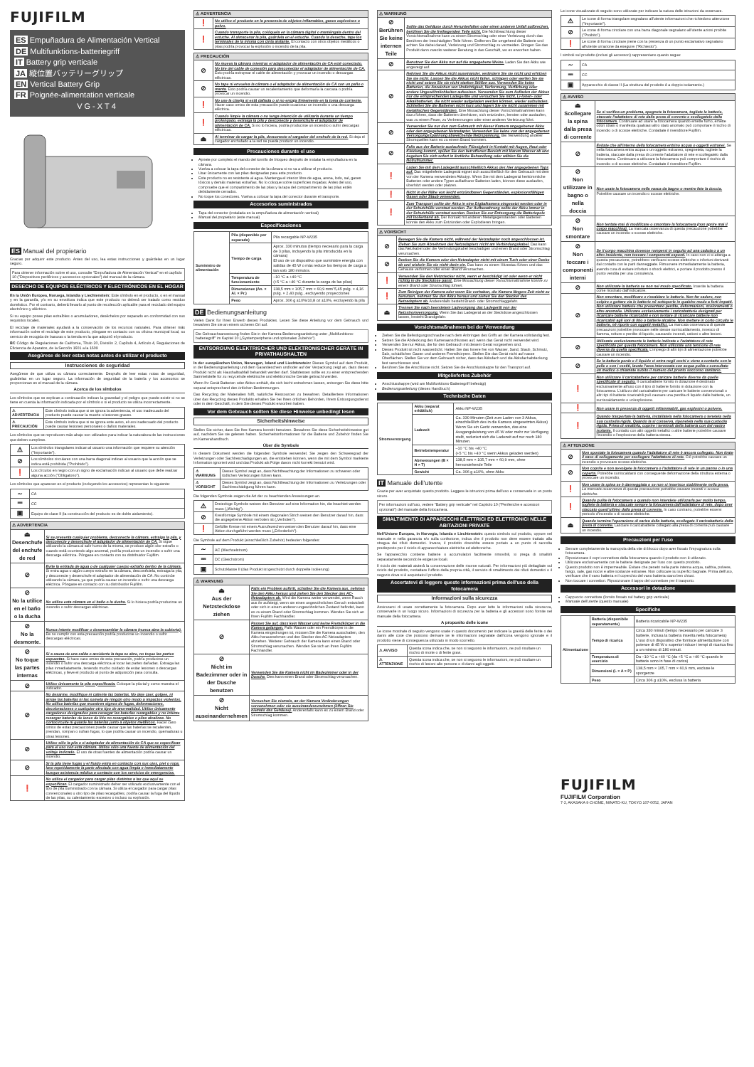FUJIFILM
ES Empuñadura de Alimentación Vertical
DE Multifunktions-batteriegriff
IT Battery grip verticale
JA 縦位置バッテリーグリップ
EN Vertical Battery Grip
FR Poignée-alimentation verticale
VG-XT4
ES Manual del propietario
Gracias por adquirir este producto. Antes del uso, lea estas instrucciones y guárdelas en un lugar seguro.
Para obtener información sobre el uso, consulte "Empuñadura de Alimentación Vertical" en el capítulo 10 ("Dispositivos periféricos y accesorios opcionales") del manual de la cámara.
DESECHO DE EQUIPOS ELÉCTRICOS Y ELECTRÓNICOS EN EL HOGAR
En la Unión Europea, Noruega, Islandia y Liechtenstein: Este símbolo en el producto, o en el manual y en la garantía, y/o en su envoltura indica que este producto no deberá ser tratado como residuo doméstico. Por el contrario, deberá llevarlo al punto de recolección aplicable para el reciclado del equipo electrónico y eléctrico.
Si su equipo posee pilas extraíbles o acumuladores, deséchelos por separado en conformidad con sus requisitos locales.
El reciclaje de materiales ayudará a la conservación de los recursos naturales. Para obtener más información sobre el reciclaje de este producto, póngase en contacto con su oficina municipal local, su servicio de recogida de basuras o la tienda en la que adquirió el producto.
BC Código de Regulaciones de California, Título 20, División 2, Capítulo 4, Artículo 4, Regulaciones de Eficiencia de Aparatos, de la Sección 1601 a la 1609
Asegúrese de leer estas notas antes de utilizar el producto
Instrucciones de seguridad
Asegúrese de que utiliza su cámara correctamente. Después de leer estas notas de seguridad, guárdelas en un lugar seguro. La información de seguridad de la batería y los accesorios se proporcionan en el manual de la cámara.
Acerca de los símbolos
Los símbolos que se explican a continuación indican la gravedad y el peligro que puede existir si no se tiene en cuenta la información indicada por el símbolo o si el producto se utiliza incorrectamente.
| ⚠ ADVERTENCIA | Este símbolo indica que si se ignora la advertencia, el uso inadecuado del producto puede causar la muerte o lesiones graves. |
| ⚠ PRECAUCIÓN | Este símbolo indica que si se ignora este aviso, el uso inadecuado del producto puede causar lesiones personales o daños materiales. |
Los símbolos que se reproducen más abajo son utilizados para indicar la naturaleza de las instrucciones que deben cumplirse.
| ⚠ | Los símbolos triangulares indican al usuario una información que requiere su atención ("Importante"). |
| ⊘ | Los símbolos circulares con una barra diagonal indican al usuario que la acción que se indica está prohibida ("Prohibido"). |
| ❗ | Los círculos en negro con un signo de exclamación indican al usuario que debe realizar alguna acción ("Obligatorio"). |
Los símbolos que aparecen en el producto (incluyendo los accesorios) representan lo siguiente:
| ∼ | CA |
| ⎓ | CC |
| ▣ | Equipo de clase II (la construcción del producto es de doble aislamiento). |
| ⚠ ADVERTENCIA | |
| --- | --- |
| ⏏ Desenchufe del enchufe de red | Si se presenta cualquier problema, desconecte la cámara, extraiga la pila, y desconecte y desenchufe el adaptador de alimentación de CA. Si sigue utilizando la cámara al salir humo de la misma, se produce algún olor extraño o cuando está ocurriendo algo anormal, podría producirse un incendio o sufrir una descarga eléctrica. Póngase en contacto con su distribuidor Fujifilm. |
| ⊘ | Evite la entrada de agua o de cualquier cuerpo extraño dentro de la cámara. Si entra agua o algún cuerpo extraño en la cámara, desconéctela, extraiga la pila, y desconecte y desenchufe el adaptador de alimentación de CA. No continúe utilizando la cámara, ya que podría causar un incendio o sufrir una descarga eléctrica. Póngase en contacto con su distribuidor Fujifilm. |
| ⊘ No la utilice en el baño o la ducha | No utilice esta cámara en el baño o la ducha. Si lo hiciera podría producirse un incendio o sufrir descargas eléctricas. |
| ⊘ No la desmonte. | Nunca intente modificar o desensamblar la cámara (nunca abra la cubierta). De no cumplir con esta precaución podría producirse un incendio o sufrir descargas eléctricas. |
| ⊘ No toque las partes internas | Si a causa de una caída o accidente la tapa se abre, no toque las partes expuestas. Si hace caso omiso de esta precaución, podría producirse un incendio o sufrir una descarga eléctrica al tocar las partes dañadas. Extraiga las pilas inmediatamente, teniendo mucho cuidado de evitar lesiones o descargas eléctricas, y lleve el producto al punto de adquisición para consulta. |
| ⊘ | Utilice únicamente la pila especificada. Coloque la pila tal y como muestra el indicador. |
| ⊘ | No desarme, modifique ni caliente las baterías. No deje caer, golpee, ni arroje las baterías ni las someta de ningún otro modo a impactos violentos. No utilice baterías que muestren signos de fugas, deformaciones, decoloraciones o cualquier otro tipo de anormalidad. Utilice únicamente cargadores designados para recargar las baterías recargables y no intente recargar baterías de iones de litio no recargables o pilas alcalinas. No cortocircuite ni guarde las baterías junto a objetos metálicos. Hacer caso omiso de estas precauciones puede causar que las baterías se recalienten, prendan, rompan o sufran fugas, lo que podría causar un incendio, quemaduras u otras lesiones. |
| ⊘ | Utilice sólo la pila o el adaptador de alimentación de CA que se especifican para el uso con esta cámara. Utilice sólo una fuente de alimentación del voltaje indicado. El uso de otras fuentes de alimentación podría causar un incendio. |
| ⊘ | Si la pila tiene fugas y el fluido entra en contacto con sus ojos, piel o ropa, lave repetidamente la parte afectada con agua limpia e inmediatamente busque asistencia médica o contacte con los servicios de emergencias. |
| ❗ | No utilice el cargador para cargar pilas distintas a las que aquí se especifican. El cargador suministrado deber ser utilizado exclusivamente con el tipo de pila suministrado con la cámara. Si utiliza el cargador para cargar pilas convencionales u otro tipo de pilas recargables, podría causar la fuga del líquido de las pilas, su calentamiento excesivo o incluso su explosión. |
| ⚠ ADVERTENCIA | |
| --- | --- |
| ❗ | No utilice el producto en la presencia de objetos inflamables, gases explosivos o polvo. |
| ❗ | Cuando transporte la pila, colóquela en la cámara digital o manténgala dentro del estuche. Al almacenar la pila, guárdela en el estuche. Cuando la deseche, tape los terminales de la misma con cinta aislante. El contacto con otros objetos metálicos o pilas podría provocar la explosión o incendio de la pila. |
| ⚠ PRECAUCIÓN | |
| --- | --- |
| ⊘ | No mueva la cámara mientras el adaptador de alimentación de CA esté conectado. No tire del cable de conexión para desconectar el adaptador de alimentación de CA. Esto podría estropear el cable de alimentación y provocar un incendio o descargas eléctricas. |
| ⊘ | No tape ni envuelva la cámara o el adaptador de alimentación de CA con un paño o manta. Esto podría causar un recalentamiento que deformaría la carcasa o podría provocar un incendio. |
| ❗ | No use la clavija si está dañada o si no encaja firmemente en la toma de corriente. Hacer caso omiso de esta precaución puede ocasionar un incendio o una descarga eléctrica. |
| ❗ | Cuando limpie la cámara o no tenga intención de utilizarla durante un tiempo prolongado, extraiga la pila y desconecte y desenchufe el adaptador de alimentación de CA. Si no lo hiciera, podría producirse un incendio o sufrir descargas eléctricas. |
| ⏏ | Al terminar de cargar la pila, desconecte el cargador del enchufe de la red. Si deja el cargador enchufado a la red se puede producir un incendio. |
Precauciones durante el uso
Apriete por completo el mando del tornillo de bloqueo después de instalar la empuñadura en la cámara.
Vuelva a colocar la tapa del conector de la cámara si no va a utilizar el producto.
Usar únicamente con las pilas designadas para este producto.
Este producto no es resistente al agua. Mantenga el interior libre de agua, arena, lodo, sal, gases tóxicos y demás materias extrañas. No lo coloque sobre superficies mojadas. Antes del uso, compruebe que el compartimento de las pilas y la tapa del compartimento de las pilas estén debidamente cerrados.
No toque los conectores. Vuelva a colocar la tapa del conector durante el transporte.
Accesorios suministrados
Tapa del conector (instalada en la empuñadura de alimentación vertical)
Manual del propietario (este manual)
Especificaciones
| Suministro de alimentación | Pila (disponible por separado) | Pila recargable NP-W235 |
| | Tiempo de carga | Aprox. 330 minutos (tiempo necesario para la carga de 3 pilas, incluyendo la pila introducida en la cámara) El uso de un dispositivo que suministre energía con salidas de 45 W o más reduce los tiempos de carga a tan solo 180 minutos. |
| | Temperatura de funcionamiento | –10 °C a +40 °C (+5 °C a +40 °C durante la carga de las pilas) |
| | Dimensiones (An. × Al. × Pr.) | 138,5 mm × 105,7 mm × 60,9 mm/ 5,45 pulg. × 4,16 pulg. × 2,40 pulg., excluyendo proyecciones |
| | Peso | Aprox. 306 g ±10%/10,8 oz ±10%, excluyendo la pila |
DE Bedienungsanleitung
Vielen Dank für Ihren Erwerb dieses Produktes. Lesen Sie diese Anleitung vor dem Gebrauch und bewahren Sie sie an einem sicheren Ort auf.
Die Gebrauchsanweisung finden Sie in der Kamera-Bedienungsanleitung unter „Multifunktions-batteriegriff" im Kapitel 10 („Systemperipherie und optionales Zubehör").
ENTSORGUNG ELEKTRISCHER UND ELEKTRONISCHER GERÄTE IN PRIVATHAUSHALTEN
In der europäischen Union, Norwegen, Island und Liechtenstein: Dieses Symbol auf dem Produkt, in der Bedienungsanleitung und dem Garantieschein und/oder auf der Verpackung zeigt an, dass dieses Produkt nicht als Haushaltsabfall behandelt werden darf. Stattdessen sollte es zu einer entsprechenden Sammelstelle für zu recycelnde elektrische und elektronische Geräte gebracht werden.
Wenn Ihr Gerät Batterien oder Akkus enthält, die sich leicht entnehmen lassen, entsorgen Sie diese bitte separat entsprechend den örtlichen Bestimmungen.
Das Recycling der Materialien hilft, natürliche Ressourcen zu bewahren. Detailliertere Informationen über das Recycling dieses Produkts erhalten Sie bei Ihren örtlichen Behörden, Ihrem Entsorgungsdienst oder in dem Geschäft, in dem Sie dieses Produkt erworben haben.
Vor dem Gebrauch sollten Sie diese Hinweise unbedingt lesen
Sicherheitshinweise
Stellen Sie sicher, dass Sie Ihre Kamera korrekt benutzen. Bewahren Sie diese Sicherheitshinweise gut auf, nachdem Sie sie gelesen haben. Sicherheitsinformationen für die Batterie und Zubehör finden Sie im Kamerahandbuch.
Über die Symbole
In diesem Dokument werden die folgenden Symbole verwendet. Sie zeigen den Schweregrad der Verletzungen oder Sachbeschädigungen an, die entstehen können, wenn die mit dem Symbol markierte Information ignoriert wird und das Produkt als Folge davon nicht korrekt benutzt wird.
| ⚠ WARNUNG | Dieses Symbol zeigt an, dass Nichtbeachtung der Informationen zu schweren oder tödlichen Verletzungen führen kann. |
| ⚠ VORSICHT | Dieses Symbol zeigt an, dass Nichtbeachtung der Informationen zu Verletzungen oder Sachbeschädigung führen kann. |
Die folgenden Symbole zeigen die Art der zu beachtenden Anweisungen an.
| ⚠ | Dreieckige Symbole weisen den Benutzer auf eine Information hin, die beachtet werden muss („Wichtig"). |
| ⊘ | Kreisförmige Symbole mit einem diagonalen Strich weisen den Benutzer darauf hin, dass die angegebene Aktion verboten ist („Verboten"). |
| ❗ | Gefüllte Kreise mit einem Ausrufezeichen weisen den Benutzer darauf hin, dass eine Aktion durchgeführt werden muss („Erforderlich"). |
Die Symbole auf dem Produkt (einschließlich Zubehör) bedeuten folgendes:
| ∼ | AC (Wechselstrom) |
| ⎓ | DC (Gleichstrom) |
| ▣ | Schutzklasse II (das Produkt ist geschützt durch doppelte Isolierung) |
| ⚠ WARNUNG | |
| --- | --- |
| ⏏ Aus der Netzsteckdose ziehen | Falls ein Problem auftritt, schalten Sie die Kamera aus, nehmen Sie den Akku heraus und ziehen Sie den Stecker des AC-Netzadapters ab. Wird die Kamera weiter verwendet, wenn Rauch aus ihr aufsteigt, wenn sie einen ungewöhnlichen Geruch entwickelt oder sich in einem anderen ungewöhnlichen Zustand befindet, kann es zu einem Brand oder Stromschlag kommen. Wenden Sie sich an Ihren Fujifilm Fachhändler. |
| ⊘ | Passen Sie auf, dass kein Wasser und keine Fremdkörper in die Kamera gelangen. Falls Wasser oder ein Fremdkörper in die Kamera eingedrungen ist, müssen Sie die Kamera ausschalten, den Akku herausnehmen und den Stecker des AC-Netzadapters abziehen. Weiterer Gebrauch der Kamera kann einen Brand oder Stromschlag verursachen. Wenden Sie sich an Ihren Fujifilm Fachhändler. |
| ⊘ Nicht im Badezimmer oder in der Dusche benutzen | Verwenden Sie die Kamera nicht im Badezimmer oder in der Dusche. Dies kann einen Brand oder Stromschlag verursachen. |
| ⊘ Nicht auseinandernehmen | Versuchen Sie niemals, an der Kamera Veränderungen vorzunehmen oder sie auseinanderzunehmen (öffnen Sie niemals das Gehäuse). Anderenfalls kann es zu einem Brand oder Stromschlag kommen. |
| ⚠ WARNUNG | |
| --- | --- |
| ⊘ Berühren Sie keine internen Teile | Sollte das Gehäuse durch Herunterfallen oder einen anderen Unfall aufbrechen, berühren Sie die freiliegenden Teile nicht. Die Nichtbeachtung dieser Vorsichtsmaßnahme kann zu einem Stromschlag oder einer Verletzung durch das Berühren der beschädigten Teile führen. Entfernen Sie umgehend die Batterie und achten Sie dabei darauf, Verletzung und Stromschlag zu vermeiden. Bringen Sie das Produkt dann zwecks weiterer Beratung in das Geschäft, wo es erworben haben. |
| ⊘ | Benutzen Sie den Akku nur auf die angegebene Weise. Laden Sie den Akku wie angezeigt auf. |
| ⊘ | Nehmen Sie die Akkus nicht auseinander, verändern Sie sie nicht und erhitzen Sie sie nicht. Lassen Sie die Akkus nicht fallen, schlagen oder werfen Sie sie nicht und setzen Sie sie nicht starken Stößen aus. Verwenden Sie keine Batterien, die Anzeichen von Undichtigkeit, Verformung, Verfärbung oder andere Ungewöhnlichkeiten aufweisen. Verwenden Sie zum Aufladen der Akkus nur die entsprechenden Ladegeräte und versuchen Sie nicht, Li-Ionen- oder Alkalibatterien, die nicht wieder aufgeladen werden können, wieder aufzuladen. Schließen Sie die Batterien nicht kurz und lagern Sie sie nicht zusammen mit metallischen Gegenständen. Eine Missachtung dieser Vorsichtmaßnahmen kann dazu führen, dass die Batterien überhitzen, sich entzünden, bersten oder auslaufen, was zu einem Feuer, zu Verbrennungen oder einer anderen Verletzung führt. |
| ⊘ | Verwenden Sie nur den zum Gebrauch mit dieser Kamera angegebenen Akku oder den angegebenen Netzadapter. Verwenden Sie keine von der angegebenen Versorgungsspannung abweichende Netzspannung. Bei Verwendung anderer Stromquellen kann es zu einem Brand kommen. |
| ⊘ | Falls aus der Batterie auslaufende Flüssigkeit in Kontakt mit Augen, Haut oder Kleidung kommt, spülen Sie den betroffenen Bereich mit klarem Wasser ab und begeben Sie sich sofort in ärztliche Behandlung oder wählen Sie die Notrufnummer. |
| ❗ | Laden Sie mit dem Ladegerät ausschließlich Akkus des hier angegebenen Typs auf. Das mitgelieferte Ladegerät eignet sich ausschließlich für den Gebrauch mit dem von der Kamera verwendeten Akkutyp. Wenn Sie mit dem Ladegerät herkömmliche Batterien oder andere Typen aufladbarer Batterien laden, können diese auslaufen, überhitzt werden oder platzen. |
| ❗ | Nicht in der Nähe von leicht entzündbaren Gegenständen, explosionsfähigen Gasen oder Staub verwenden. |
| ❗ | Zum Transport sollte der Akku in eine Digitalkamera eingesetzt werden oder in der Schutzhülle verstaut werden. Zur Aufbewahrung sollte der Akku immer in der Schutzhülle verstaut werden. Decken Sie zur Entsorgung die Batteriepole mit Isolierband ab. Der Kontakt mit anderen Metallgegenständen oder Batterien könnte den Akku zum Entzünden oder Explodieren bringen. |
| ⚠ VORSICHT | |
| --- | --- |
| ⊘ | Bewegen Sie die Kamera nicht, während der Netzadapter noch angeschlossen ist. Ziehen Sie zum Abnehmen des Netzadapters nicht am Verbindungskabel. Das kann das Netzkabel oder die Verbindungskabel beschädigen und einen Brand oder Stromschlag verursachen. |
| ⊘ | Decken Sie die Kamera oder den Netzadapter nicht mit einem Tuch oder einer Decke ab und wickeln Sie sie nicht darin ein. Das kann zu einem Hitzestau führen und das Gehäuse verformen oder einen Brand verursachen. |
| ❗ | Verwenden Sie den Netzstecker nicht, wenn er beschädigt ist oder wenn er nicht richtig in die Steckdose passt. Eine Missachtung dieser Vorsichtsmaßnahme könnte zu einem Brand oder Stromschlag führen. |
| ❗ | Zum Reinigen der Kamera oder wenn Sie vorhaben, die Kamera längere Zeit nicht zu benutzen, nehmen Sie den Akku heraus und ziehen Sie den Stecker des Netzadapters ab. Anderenfalls besteht Brand- oder Stromschlaggefahr. |
| ⏏ | Trennen Sie nach beendetem Ladevorgang das Ladegerät von der Netzstromversorgung. Wenn Sie das Ladegerät an der Steckdose angeschlossen lassen, besteht Brandgefahr. |
Vorsichtsmaßnahmen bei der Verwendung
Ziehen Sie die Befestigungsschraube nach dem Anbringen des Griffs an der Kamera vollständig fest.
Setzen Sie die Abdeckung des Kameraanschlusses auf, wenn das Gerät nicht verwendet wird.
Verwenden Sie nur Akkus, die für den Gebrauch mit diesem Gerät vorgesehen sind.
Dieses Produkt ist nicht wasserdicht. Halten Sie das Innere frei von Wasser, Sand, Staub, Schmutz, Salz, schädlichen Gasen und anderen Fremdkörpern. Stellen Sie das Gerät nicht auf nasse Oberflächen. Stellen Sie vor dem Gebrauch sicher, dass das Akkufach und die Akkufachabdeckung fest verschlossen sind.
Berühren Sie die Anschlüsse nicht. Setzen Sie die Anschlusskappe für den Transport auf.
Mitgeliefertes Zubehör
Anschlusskappe (wird am Multifunktions-Batteriegriff befestigt)
Bedienungsanleitung (dieses Handbuch)
Technische Daten
| Stromversorgung | Akku (separat erhältlich) | Akku NP-W235 |
| | Ladezeit | Ca. 330 Minuten (Zeit zum Laden von 3 Akkus, einschließlich des in die Kamera eingesetzten Akkus) Wenn Sie ein Gerät verwenden, das eine Ausgangsleistung von 45 W oder mehr zur Verfügung stellt, reduziert sich die Ladezeit auf nur noch 180 Minuten. |
| | Betriebstemperatur | –10 °C bis +40 °C (+5 °C bis +40 °C wenn Akkus geladen werden) |
| | Abmessungen (B × H × T) | 138,5 mm × 105,7 mm × 60,9 mm, ohne hervorstehende Teile |
| | Gewicht | Ca. 306 g ±10%, ohne Akku |
IT Manuale dell'utente
Grazie per aver acquistato questo prodotto. Leggere le istruzioni prima dell'uso e conservarle in un posto sicuro.
Per informazioni sull'uso, vedere "Battery grip verticale" nel Capitolo 10 ("Periferiche e accessori opzionali") del manuale della fotocamera.
SMALTIMENTO DI APPARECCHI ELETTRICI ED ELETTRONICI NELLE ABITAZIONI PRIVATE
Nell'Unione Europea, in Norvegia, Islanda e Liechtenstein: questo simbolo sul prodotto, oppure nel manuale e nella garanzia e/o sulla confezione, indica che il prodotto non deve essere trattato alla stregua dei rifiuti domestici. Invece, il prodotto dovrebbe essere portato a un punto di raccolta predisposto per il riciclo di apparecchiature elettriche ed elettroniche.
Se l'apparecchio contiene batterie o accumulatori facilmente rimovibili, si prega di smaltirli separatamente secondo le esigenze locali.
Il riciclo dei materiali aiuterà la conservazione delle risorse naturali. Per informazioni più dettagliate sul riciclo del prodotto, contattare l'ufficio della propria città, il servizio di smaltimento dei rifiuti domestici o il negozio dove si è acquistato il prodotto.
Accertatevi di leggere queste informazioni prima dell'uso della fotocamera
Informazioni sulla sicurezza
Assicurarsi di usare correttamente la fotocamera. Dopo aver letto le informazioni sulla sicurezza, conservarle in un luogo sicuro. Informazioni di sicurezza per la batteria e gli accessori sono fornite nel manuale della fotocamera.
A proposito delle icone
Le icone mostrate di seguito vengono usate in questo documento per indicare la gravità delle ferite o dei danni alle cose che possono derivare se le informazioni segnalate dall'icona vengono ignorate e il prodotto viene di conseguenza utilizzato in modo scorretto.
| ⚠ AVVISO | Questa icona indica che, se non si seguono le informazioni, ne può risultare un rischio di morte o di ferite gravi. |
| ⚠ ATTENZIONE | Questa icona indica che, se non si seguono le informazioni, ne può risultare un rischio di lesioni alle persone o di danni agli oggetti. |
Le icone visualizzate di seguito sono utilizzate per indicare la natura delle istruzioni da osservare.
| ⚠ | Le icone di forma triangolare segnalano all'utente informazioni che richiedono attenzione ("Importante"). |
| ⊘ | Le icone di forma circolare con una barra diagonale segnalano all'utente azioni proibite ("Proibito"). |
| ❗ | Le icone di forma circolare piene con la presenza di un punto esclamativo segnalano all'utente un'azione da eseguire ("Richiesto"). |
I simboli sul prodotto (inclusi gli accessori) rappresentano quanto segue:
| ∼ | CA |
| ⎓ | CC |
| ▣ | Apparecchio di classe II (La struttura del prodotto è a doppio isolamento.) |
| ⚠ AVVISO | |
| --- | --- |
| ⏏ Scollegare la spina dalla presa di corrente | Se si verifica un problema, spegnete la fotocamera, togliete le batterie, staccate l'adattatore di rete dalla presa di corrente e scollegatelo dalla fotocamera. Continuare ad usare la fotocamera quando emette fumo, emette odori strani o manifesta qualsiasi altro stato anomalo può comportare il rischio di incendio o di scosse elettriche. Contattate il rivenditore Fujifilm. |
| ⊘ | Evitate che all'interno della fotocamera entrino acqua o oggetti estranei. Se nella fotocamera entra acqua o un oggetto estraneo, spegnetela, togliete la batteria, staccate dalla presa di corrente l'adattatore di rete e scollegatelo dalla fotocamera. Continuare a utilizzare la fotocamera può comportare il rischio di incendio o di scosse elettriche. Contattate il rivenditore Fujifilm. |
| ⊘ Non utilizzare in bagno o nella doccia | Non usate la fotocamera nella vasca da bagno o mentre fate la doccia. Potrebbe causare un incendio o scosse elettriche. |
| ⊘ Non smontare | Non tentate mai di modificare o smontare la fotocamera (non aprire mai il corpo macchina). La mancata osservanza di questa precauzione potrebbe causare un incendio o scosse elettriche. |
| ⊘ Non toccare i componenti interni | Se il corpo macchina dovesse rompersi in seguito ad una caduta o a un altro incidente, non toccare i componenti esposti. In caso non ci si attenga a questa precauzione, potrebbero verificarsi scosse elettriche o infortuni derivanti dal contatto con le parti danneggiate. Rimuovere immediatamente la batteria, avendo cura di evitare infortuni o shock elettrici, e portare il prodotto presso il punto vendita per una consulenza. |
| ⊘ | Non utilizzate la batteria se non nel modo specificato. Inserite la batteria come mostrato dall'indicatore. |
| ⊘ | Non smontare, modificare o riscaldare le batterie. Non far cadere, non colpire o gettare via le batterie né sottoporle in qualche modo a forti impatti. Non utilizzare batterie che presentano perdite, deformazioni, scoloramenti o altre anomalie. Utilizzare esclusivamente i caricabatterie designati per ricaricare batterie ricaricabili e non tentare di ricaricare batterie non ricaricabili agli ioni di litio o batterie alcaline. Non mettere in corto circuito le batterie, né riporle con oggetti metallici. La mancata osservanza di queste precauzioni potrebbe provocare nelle stesse surriscaldamento, innesco di fiamma, rotture o perdite di liquido, causando incendi, ustioni o altre lesioni. |
| ⊘ | Utilizzate esclusivamente le batterie indicate e l'adattatore di rete specificato per questa fotocamera. Non utilizzate una tensione di rete diversa da quella specificata. L'impiego di altri tipi di alimentazione potrebbe causare un incendio. |
| ⊘ | Se la batteria perde e il liquido vi entra negli occhi o viene a contatto con la pelle o con i vestiti, lavate l'area interessata con acqua pulita e consultate un medico o chiamate subito il numero del pronto soccorso sanitario. |
| ❗ | Non utilizzare il caricabatterie per caricare batterie diverse da quelle specificate di seguito. Il caricabatterie fornito in dotazione è destinato esclusivamente all'uso con il tipo di batterie fornito in dotazione con la fotocamera. L'utilizzo del caricabatterie per caricare le batterie convenzionali o altri tipi di batterie ricaricabili può causare una perdita di liquido dalle batterie, un surriscaldamento o un'esplosione. |
| ❗ | Non usare in presenza di oggetti infiammabili, gas esplosivi o polvere. |
| ❗ | Quando trasportate la batteria, installatela nella fotocamera o tenetela nella sua custodia rigida. Quando la si conserva, riponetela nella sua custodia rigida. Prima di smaltirla, coprire i terminali della batteria con del nastro isolante. Il contatto con altri oggetti metallici o altre batterie potrebbe causare l'incendio o l'esplosione della batteria stessa. |
| ⚠ ATTENZIONE | |
| --- | --- |
| ⊘ | Non spostate la fotocamera quando l'adattatore di rete è ancora collegato. Non tirate il cavo di collegamento per scollegare l'adattatore di rete. Ciò potrebbe causare un incendio o provocare scosse elettriche. |
| ⊘ | Non coprite e non avvolgete la fotocamera o l'adattatore di rete in un panno o in una coperta. Potrebbe surriscaldarsi con conseguente deformazione della struttura esterna o provocare un incendio. |
| ❗ | Non usare la spina se è danneggiata o se non si inserisce stabilmente nella presa. La mancata osservanza di questa precauzione potrebbe causare incendi o scosse elettriche. |
| ❗ | Quando pulite la fotocamera o quando non intendete utilizzarla per molto tempo, togliete la batteria e staccate sempre la fotocamera dall'adattatore di rete, dopo aver staccato quest'ultimo dalla presa di corrente. In caso contrario, potrebbe esservi pericolo d'incendio o di scosse elettriche. |
| ⏏ | Quando termina l'operazione di carica della batteria, scollegate il caricabatterie dalla presa di corrente. Lasciare il caricabatterie collegato alla presa di corrente può causare un incendio. |
Precauzioni per l'uso
Serrare completamente la manopola della vite di blocco dopo aver fissato l'impugnatura sulla fotocamera.
Riposizionare il copri connettore della fotocamera quando il prodotto non è utilizzato.
Utilizzare esclusivamente con le batterie designate per l'uso con questo prodotto.
Questo prodotto non è impermeabile. Evitare che penetri nella parte interna acqua, sabbia, polvere, fango, sale, gas nocivi e altre sostanze estranee. Non collocare su superfici bagnate. Prima dell'uso, verificare che il vano batteria e il coperchio del vano batteria siano ben chiusi.
Non toccare i connettori. Riposizionare il tappo del connettore per il trasporto.
Accessori in dotazione
Cappuccio connettore (fornito fissato sul battery grip verticale)
Manuale dell'utente (questo manuale)
Specifiche
| Alimentazione | Batteria (disponibile separatamente) | Batteria ricaricabile NP-W235 |
| | Tempo di ricarica | Circa 330 minuti (tempo necessario per caricare 3 batterie, inclusa la batteria inserita nella fotocamera) L'uso di un dispositivo che fornisce alimentazione con potenze di 45 W o superiori riduce i tempi di ricarica fino a un minimo di 180 minuti. |
| | Temperatura di esercizio | Da –10 °C a +40 °C (da +5 °C a +40 °C quando le batterie sono in fase di carica) |
| | Dimensioni (L × A × P) | 138,5 mm × 105,7 mm × 60,9 mm, escluse le sporgenze |
| | Peso | Circa 306 g ±10%, esclusa la batteria |
FUJIFILM
FUJIFILM Corporation
7-3, AKASAKA 9-CHOME, MINATO-KU, TOKYO 107-0052, JAPAN